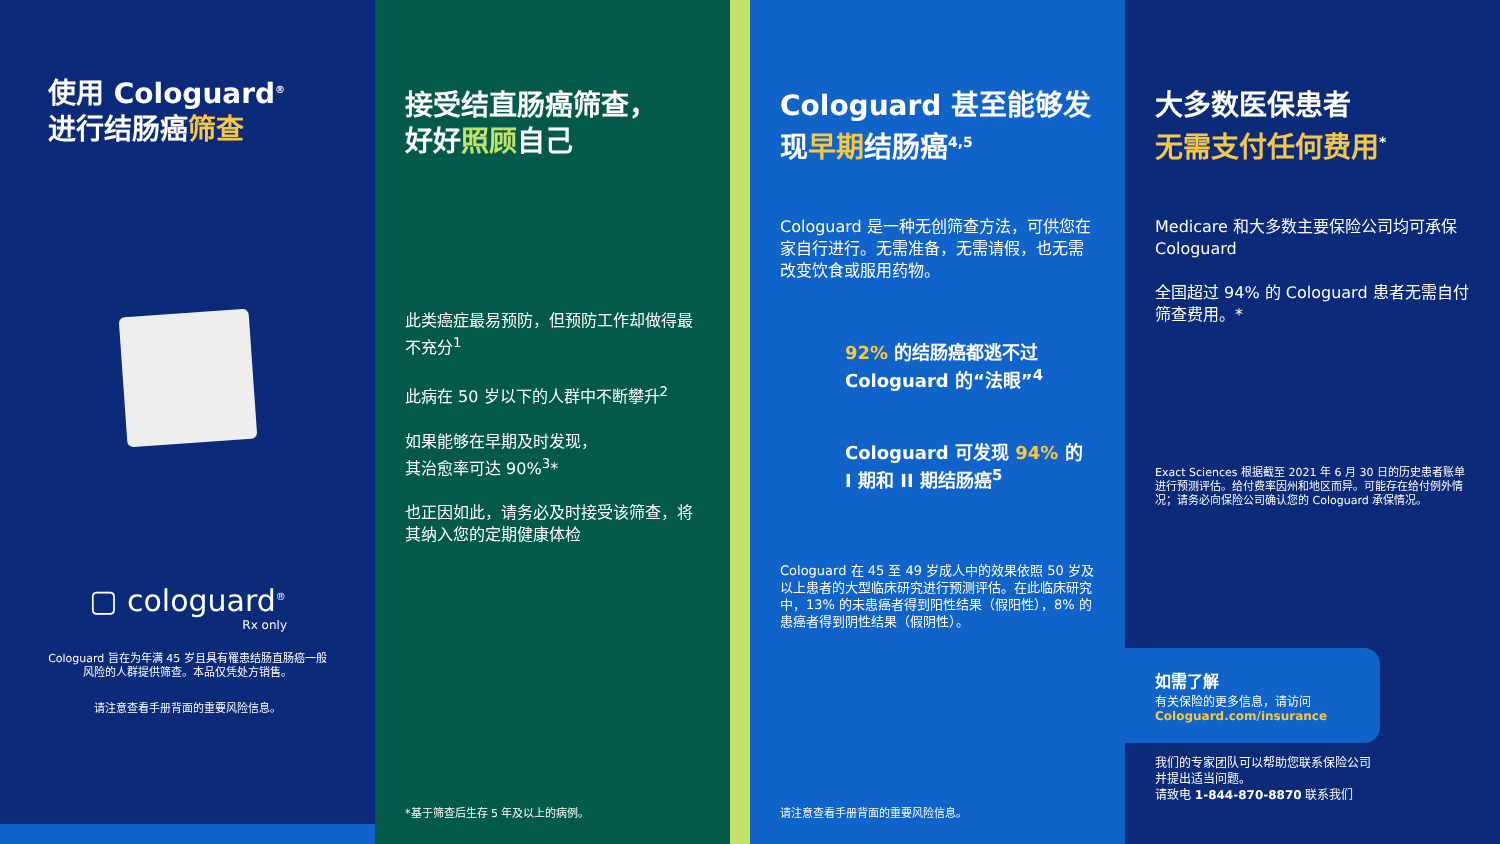使用 Cologuard<sup>®</sup>
进行结肠癌筛查
▢ cologuard<sup>®</sup>
Rx only
Cologuard 旨在为年满 45 岁且具有罹患结肠直肠癌一般风险的人群提供筛查。本品仅凭处方销售。
请注意查看手册背面的重要风险信息。
接受结直肠癌筛查，
好好照顾自己
此类癌症最易预防，但预防工作却做得最不充分<sup>1</sup>
此病在 50 岁以下的人群中不断攀升<sup>2</sup>
如果能够在早期及时发现，
其治愈率可达 90%<sup>3</sup>*
也正因如此，请务必及时接受该筛查，将其纳入您的定期健康体检
*基于筛查后生存 5 年及以上的病例。
Cologuard 甚至能够发现早期结肠癌<sup>4,5</sup>
Cologuard 是一种无创筛查方法，可供您在家自行进行。无需准备，无需请假，也无需改变饮食或服用药物。
92% 的结肠癌都逃不过 Cologuard 的“法眼”<sup>4</sup>
Cologuard 可发现 94% 的 I 期和 II 期结肠癌<sup>5</sup>
Cologuard 在 45 至 49 岁成人中的效果依照 50 岁及以上患者的大型临床研究进行预测评估。在此临床研究中，13% 的未患癌者得到阳性结果（假阳性），8% 的患癌者得到阴性结果（假阴性）。
请注意查看手册背面的重要风险信息。
大多数医保患者
无需支付任何费用<sup>*</sup>
Medicare 和大多数主要保险公司均可承保 Cologuard
全国超过 94% 的 Cologuard 患者无需自付筛查费用。*
Exact Sciences 根据截至 2021 年 6 月 30 日的历史患者账单进行预测评估。给付费率因州和地区而异。可能存在给付例外情况；请务必向保险公司确认您的 Cologuard 承保情况。
如需了解
有关保险的更多信息，请访问
Cologuard.com/insurance
我们的专家团队可以帮助您联系保险公司
并提出适当问题。
请致电 1-844-870-8870 联系我们